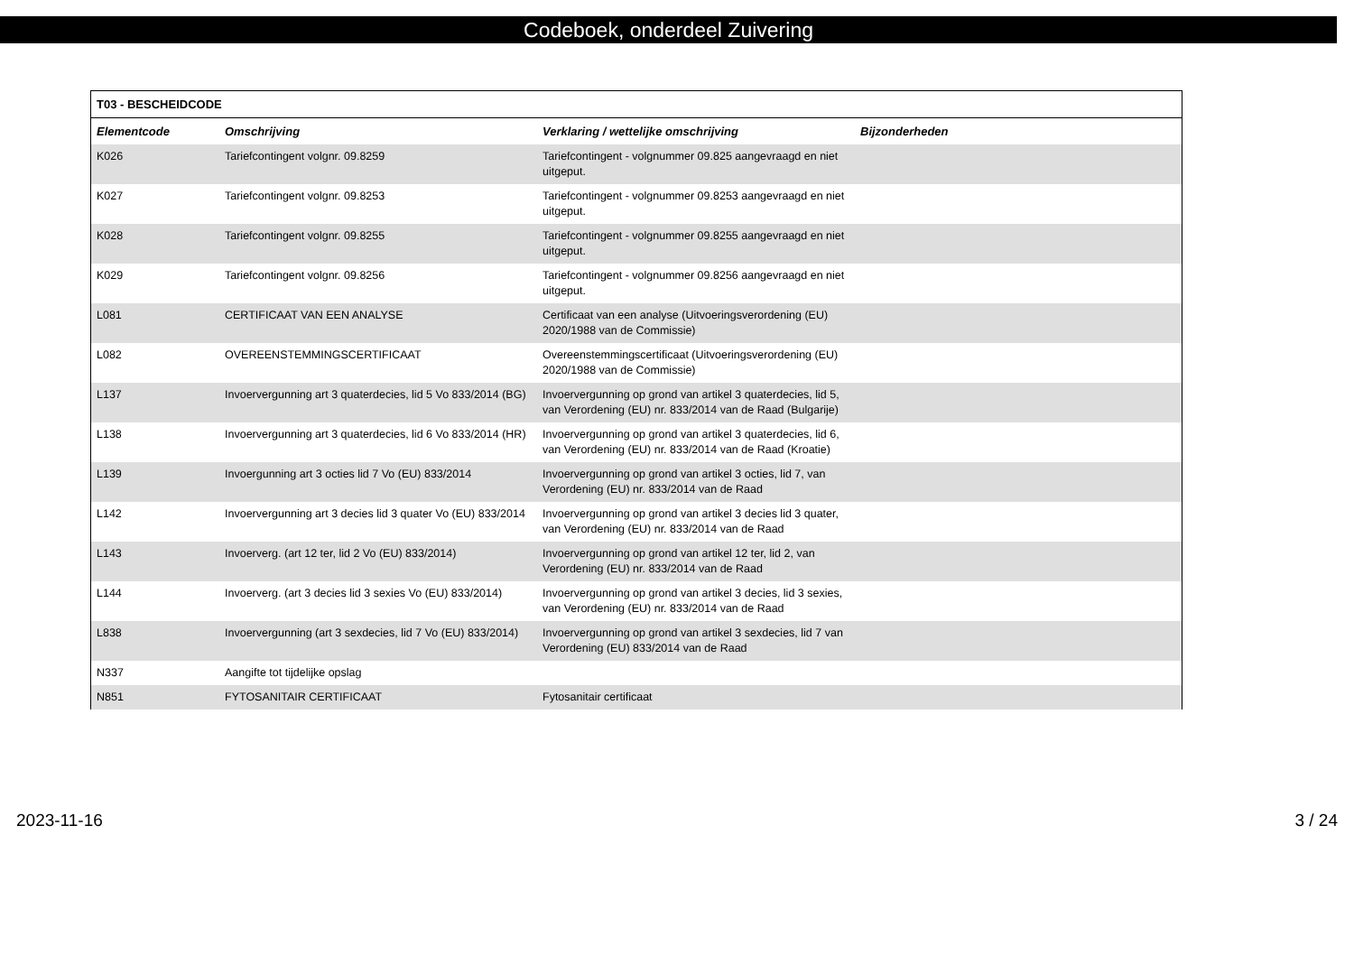Codeboek, onderdeel Zuivering
| T03 - BESCHEIDCODE | | | |
| --- | --- | --- | --- |
| Elementcode | Omschrijving | Verklaring / wettelijke omschrijving | Bijzonderheden |
| K026 | Tariefcontingent volgnr. 09.8259 | Tariefcontingent - volgnummer 09.825 aangevraagd en niet uitgeput. | |
| K027 | Tariefcontingent volgnr. 09.8253 | Tariefcontingent - volgnummer 09.8253 aangevraagd en niet uitgeput. | |
| K028 | Tariefcontingent volgnr. 09.8255 | Tariefcontingent - volgnummer 09.8255 aangevraagd en niet uitgeput. | |
| K029 | Tariefcontingent volgnr. 09.8256 | Tariefcontingent - volgnummer 09.8256 aangevraagd en niet uitgeput. | |
| L081 | CERTIFICAAT VAN EEN ANALYSE | Certificaat van een analyse (Uitvoeringsverordening (EU) 2020/1988 van de Commissie) | |
| L082 | OVEREENSTEMMINGSCERTIFICAAT | Overeenstemmingscertificaat (Uitvoeringsverordening (EU) 2020/1988 van de Commissie) | |
| L137 | Invoervergunning art 3 quaterdecies, lid 5 Vo 833/2014 (BG) | Invoervergunning op grond van artikel 3 quaterdecies, lid 5, van Verordening (EU) nr. 833/2014 van de Raad (Bulgarije) | |
| L138 | Invoervergunning art 3 quaterdecies, lid 6 Vo 833/2014 (HR) | Invoervergunning op grond van artikel 3 quaterdecies, lid 6, van Verordening (EU) nr. 833/2014 van de Raad (Kroatie) | |
| L139 | Invoergunning art 3 octies lid 7 Vo (EU) 833/2014 | Invoervergunning op grond van artikel 3 octies, lid 7, van Verordening (EU) nr. 833/2014 van de Raad | |
| L142 | Invoervergunning art 3 decies lid 3 quater Vo (EU) 833/2014 | Invoervergunning op grond van artikel 3 decies lid 3 quater, van Verordening (EU) nr. 833/2014 van de Raad | |
| L143 | Invoerverg. (art 12 ter, lid 2 Vo (EU) 833/2014) | Invoervergunning op grond van artikel 12 ter, lid 2, van Verordening (EU) nr. 833/2014 van de Raad | |
| L144 | Invoerverg. (art 3 decies lid 3 sexies Vo (EU) 833/2014) | Invoervergunning op grond van artikel 3 decies, lid 3 sexies, van Verordening (EU) nr. 833/2014 van de Raad | |
| L838 | Invoervergunning (art 3 sexdecies, lid 7 Vo (EU) 833/2014) | Invoervergunning op grond van artikel 3 sexdecies, lid 7 van Verordening (EU) 833/2014 van de Raad | |
| N337 | Aangifte tot tijdelijke opslag | | |
| N851 | FYTOSANITAIR CERTIFICAAT | Fytosanitair certificaat | |
2023-11-16 3 / 24